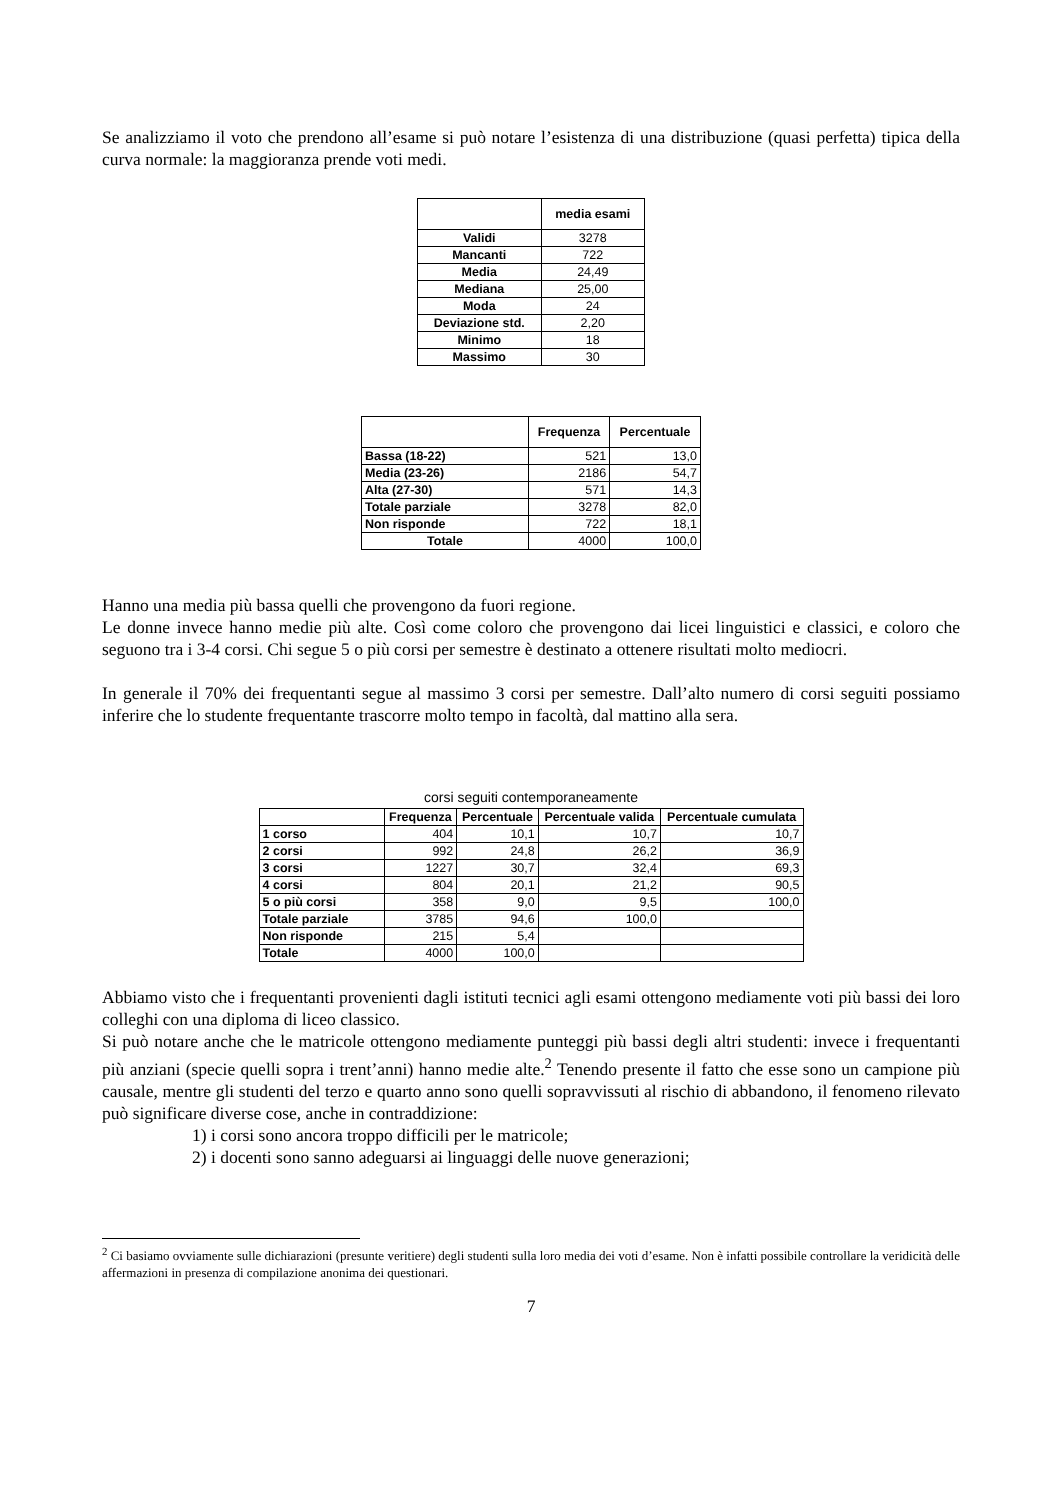Se analizziamo il voto che prendono all’esame si può notare l’esistenza di una distribuzione (quasi perfetta) tipica della curva normale: la maggioranza prende voti medi.
| | media esami |
| --- | --- |
| Validi | 3278 |
| Mancanti | 722 |
| Media | 24,49 |
| Mediana | 25,00 |
| Moda | 24 |
| Deviazione std. | 2,20 |
| Minimo | 18 |
| Massimo | 30 |
| | Frequenza | Percentuale |
| --- | --- | --- |
| Bassa (18-22) | 521 | 13,0 |
| Media (23-26) | 2186 | 54,7 |
| Alta (27-30) | 571 | 14,3 |
| Totale parziale | 3278 | 82,0 |
| Non risponde | 722 | 18,1 |
| Totale | 4000 | 100,0 |
Hanno una media più bassa quelli che provengono da fuori regione.
Le donne invece hanno medie più alte. Così come coloro che provengono dai licei linguistici e classici, e coloro che seguono tra i 3-4 corsi. Chi segue 5 o più corsi per semestre è destinato a ottenere risultati molto mediocri.
In generale il 70% dei frequentanti segue al massimo 3 corsi per semestre. Dall’alto numero di corsi seguiti possiamo inferire che lo studente frequentante trascorre molto tempo in facoltà, dal mattino alla sera.
corsi seguiti contemporaneamente
| | Frequenza | Percentuale | Percentuale valida | Percentuale cumulata |
| --- | --- | --- | --- | --- |
| 1 corso | 404 | 10,1 | 10,7 | 10,7 |
| 2 corsi | 992 | 24,8 | 26,2 | 36,9 |
| 3 corsi | 1227 | 30,7 | 32,4 | 69,3 |
| 4 corsi | 804 | 20,1 | 21,2 | 90,5 |
| 5 o più corsi | 358 | 9,0 | 9,5 | 100,0 |
| Totale parziale | 3785 | 94,6 | 100,0 | |
| Non risponde | 215 | 5,4 | | |
| Totale | 4000 | 100,0 | | |
Abbiamo visto che i frequentanti provenienti dagli istituti tecnici agli esami ottengono mediamente voti più bassi dei loro colleghi con una diploma di liceo classico.
Si può notare anche che le matricole ottengono mediamente punteggi più bassi degli altri studenti: invece i frequentanti più anziani (specie quelli sopra i trent’anni) hanno medie alte.<sup>2</sup> Tenendo presente il fatto che esse sono un campione più causale, mentre gli studenti del terzo e quarto anno sono quelli sopravvissuti al rischio di abbandono, il fenomeno rilevato può significare diverse cose, anche in contraddizione:
1) i corsi sono ancora troppo difficili per le matricole;
2) i docenti sono sanno adeguarsi ai linguaggi delle nuove generazioni;
<sup>2</sup> Ci basiamo ovviamente sulle dichiarazioni (presunte veritiere) degli studenti sulla loro media dei voti d’esame. Non è infatti possibile controllare la veridicità delle affermazioni in presenza di compilazione anonima dei questionari.
7